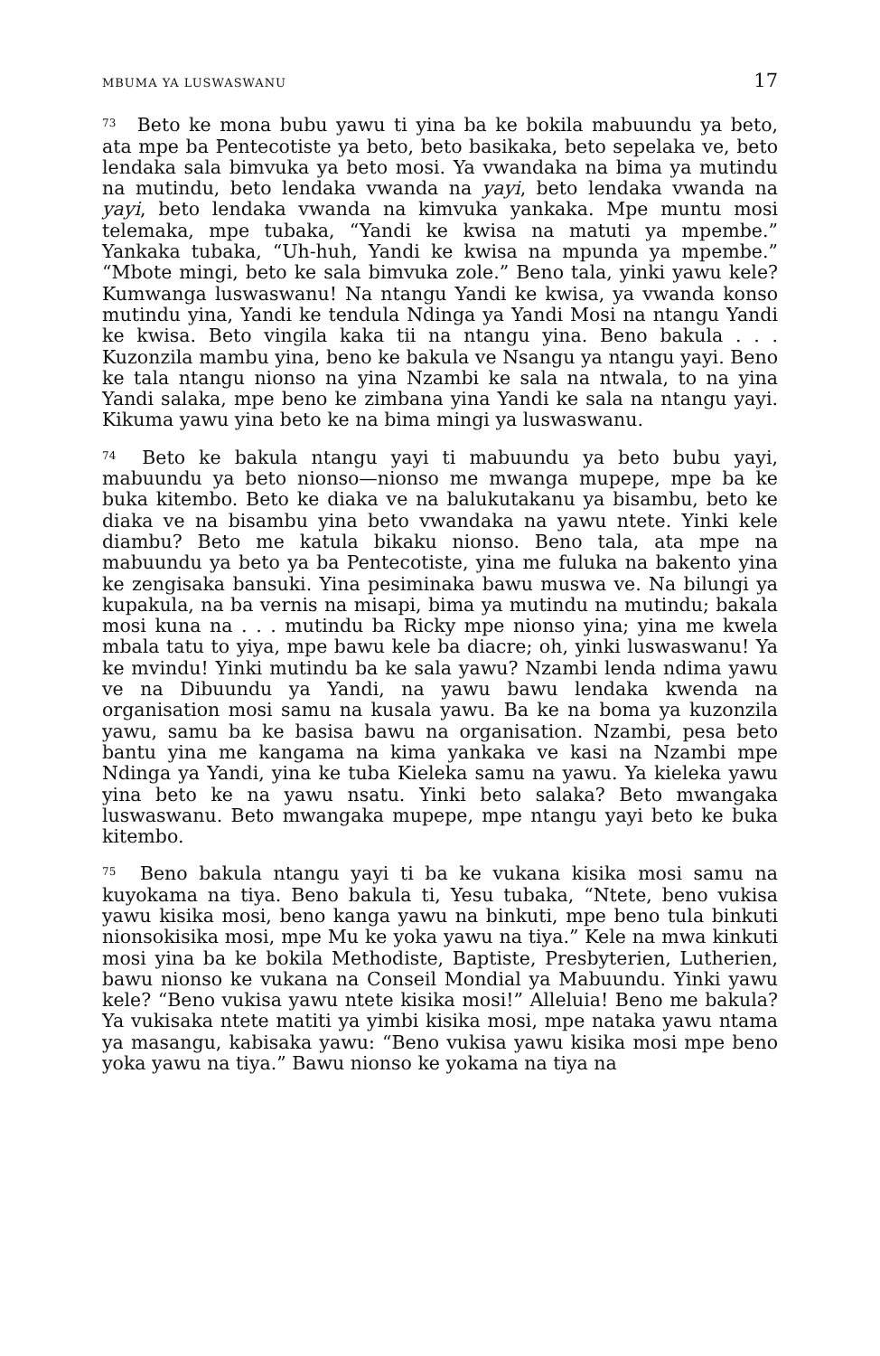MBUMA YA LUSWASWANU 17
<sup>73</sup> Beto ke mona bubu yawu ti yina ba ke bokila mabuundu ya beto, ata mpe ba Pentecotiste ya beto, beto basikaka, beto sepelaka ve, beto lendaka sala bimvuka ya beto mosi. Ya vwandaka na bima ya mutindu na mutindu, beto lendaka vwanda na yayi, beto lendaka vwanda na yayi, beto lendaka vwanda na kimvuka yankaka. Mpe muntu mosi telemaka, mpe tubaka, “Yandi ke kwisa na matuti ya mpembe.” Yankaka tubaka, “Uh-huh, Yandi ke kwisa na mpunda ya mpembe.” “Mbote mingi, beto ke sala bimvuka zole.” Beno tala, yinki yawu kele? Kumwanga luswaswanu! Na ntangu Yandi ke kwisa, ya vwanda konso mutindu yina, Yandi ke tendula Ndinga ya Yandi Mosi na ntangu Yandi ke kwisa. Beto vingila kaka tii na ntangu yina. Beno bakula . . . Kuzonzila mambu yina, beno ke bakula ve Nsangu ya ntangu yayi. Beno ke tala ntangu nionso na yina Nzambi ke sala na ntwala, to na yina Yandi salaka, mpe beno ke zimbana yina Yandi ke sala na ntangu yayi. Kikuma yawu yina beto ke na bima mingi ya luswaswanu.
<sup>74</sup> Beto ke bakula ntangu yayi ti mabuundu ya beto bubu yayi, mabuundu ya beto nionso—nionso me mwanga mupepe, mpe ba ke buka kitembo. Beto ke diaka ve na balukutakanu ya bisambu, beto ke diaka ve na bisambu yina beto vwandaka na yawu ntete. Yinki kele diambu? Beto me katula bikaku nionso. Beno tala, ata mpe na mabuundu ya beto ya ba Pentecotiste, yina me fuluka na bakento yina ke zengisaka bansuki. Yina pesiminaka bawu muswa ve. Na bilungi ya kupakula, na ba vernis na misapi, bima ya mutindu na mutindu; bakala mosi kuna na . . . mutindu ba Ricky mpe nionso yina; yina me kwela mbala tatu to yiya, mpe bawu kele ba diacre; oh, yinki luswaswanu! Ya ke mvindu! Yinki mutindu ba ke sala yawu? Nzambi lenda ndima yawu ve na Dibuundu ya Yandi, na yawu bawu lendaka kwenda na organisation mosi samu na kusala yawu. Ba ke na boma ya kuzonzila yawu, samu ba ke basisa bawu na organisation. Nzambi, pesa beto bantu yina me kangama na kima yankaka ve kasi na Nzambi mpe Ndinga ya Yandi, yina ke tuba Kieleka samu na yawu. Ya kieleka yawu yina beto ke na yawu nsatu. Yinki beto salaka? Beto mwangaka luswaswanu. Beto mwangaka mupepe, mpe ntangu yayi beto ke buka kitembo.
<sup>75</sup> Beno bakula ntangu yayi ti ba ke vukana kisika mosi samu na kuyokama na tiya. Beno bakula ti, Yesu tubaka, “Ntete, beno vukisa yawu kisika mosi, beno kanga yawu na binkuti, mpe beno tula binkuti nionsokisika mosi, mpe Mu ke yoka yawu na tiya.” Kele na mwa kinkuti mosi yina ba ke bokila Methodiste, Baptiste, Presbyterien, Lutherien, bawu nionso ke vukana na Conseil Mondial ya Mabuundu. Yinki yawu kele? “Beno vukisa yawu ntete kisika mosi!” Alleluia! Beno me bakula? Ya vukisaka ntete matiti ya yimbi kisika mosi, mpe nataka yawu ntama ya masangu, kabisaka yawu: “Beno vukisa yawu kisika mosi mpe beno yoka yawu na tiya.” Bawu nionso ke yokama na tiya na